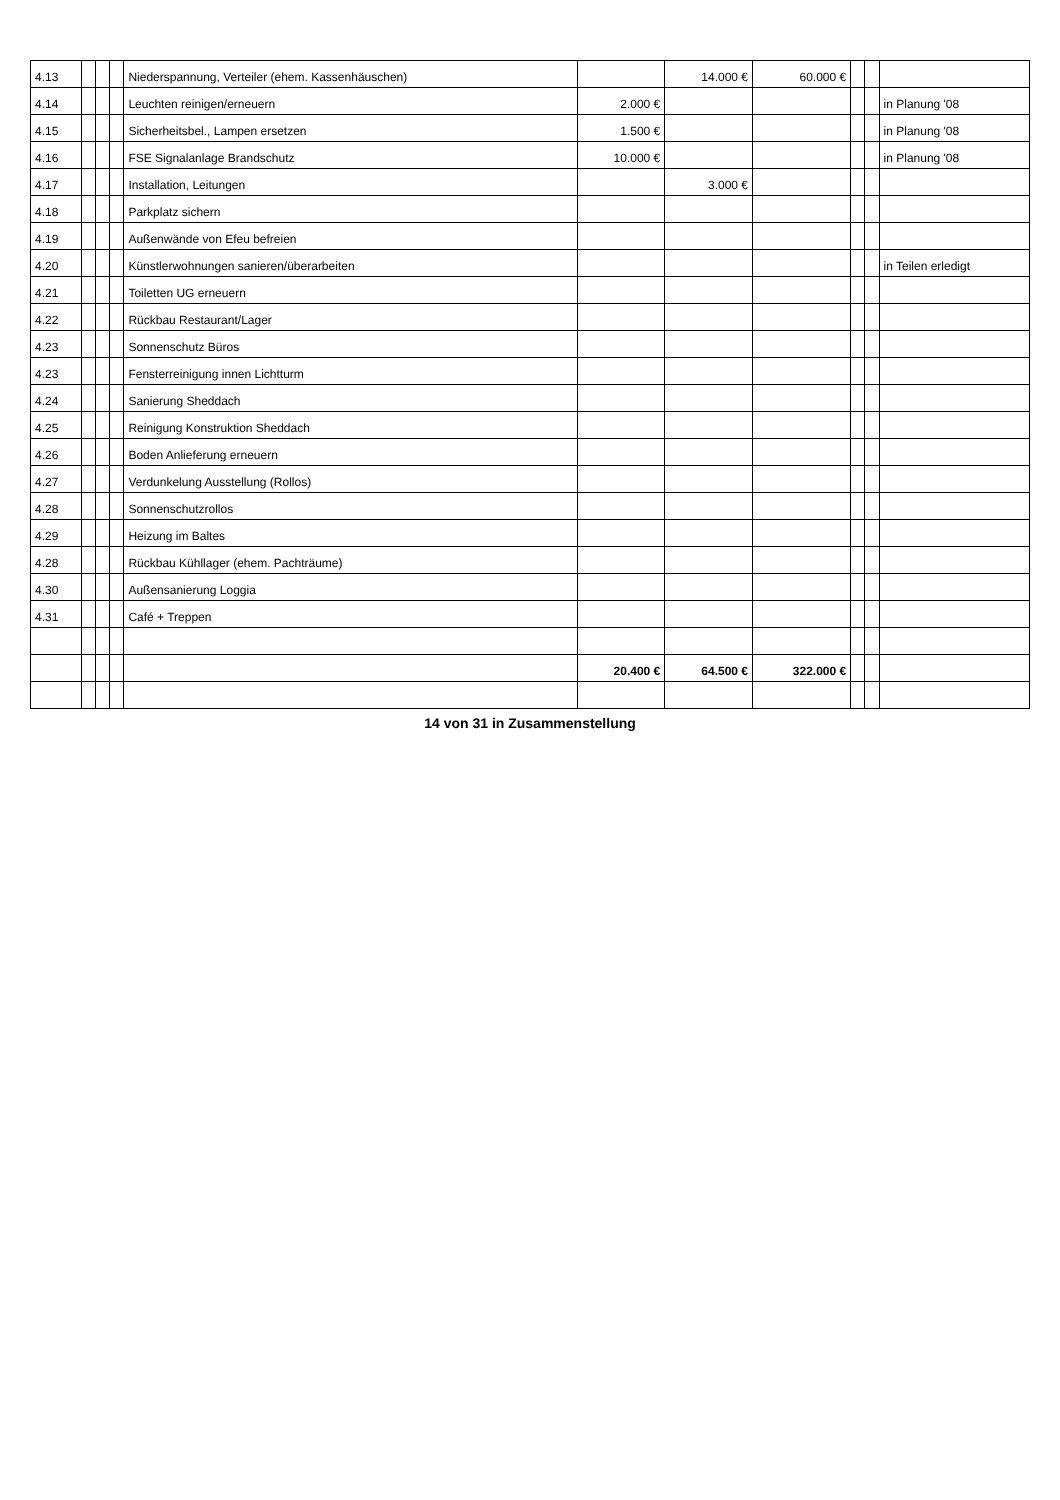| 4.13 | | | | Niederspannung, Verteiler (ehem. Kassenhäuschen) | | 14.000 € | 60.000 € | | | |
| 4.14 | | | | Leuchten reinigen/erneuern | 2.000 € | | | | | in Planung '08 |
| 4.15 | | | | Sicherheitsbel., Lampen ersetzen | 1.500 € | | | | | in Planung '08 |
| 4.16 | | | | FSE Signalanlage Brandschutz | 10.000 € | | | | | in Planung '08 |
| 4.17 | | | | Installation, Leitungen | | 3.000 € | | | | |
| 4.18 | | | | Parkplatz sichern | | | | | | |
| 4.19 | | | | Außenwände von Efeu befreien | | | | | | |
| 4.20 | | | | Künstlerwohnungen sanieren/überarbeiten | | | | | | in Teilen erledigt |
| 4.21 | | | | Toiletten UG erneuern | | | | | | |
| 4.22 | | | | Rückbau Restaurant/Lager | | | | | | |
| 4.23 | | | | Sonnenschutz Büros | | | | | | |
| 4.23 | | | | Fensterreinigung innen Lichtturm | | | | | | |
| 4.24 | | | | Sanierung Sheddach | | | | | | |
| 4.25 | | | | Reinigung Konstruktion Sheddach | | | | | | |
| 4.26 | | | | Boden Anlieferung erneuern | | | | | | |
| 4.27 | | | | Verdunkelung Ausstellung (Rollos) | | | | | | |
| 4.28 | | | | Sonnenschutzrollos | | | | | | |
| 4.29 | | | | Heizung im Baltes | | | | | | |
| 4.28 | | | | Rückbau Kühllager (ehem. Pachträume) | | | | | | |
| 4.30 | | | | Außensanierung Loggia | | | | | | |
| 4.31 | | | | Café + Treppen | | | | | | |
| | | | | | 20.400 € | 64.500 € | 322.000 € | | | |
14 von 31 in Zusammenstellung